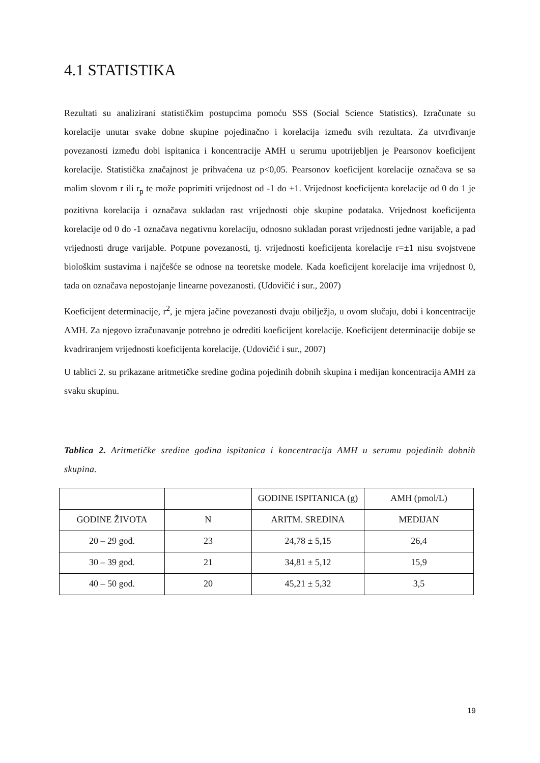4.1 STATISTIKA
Rezultati su analizirani statističkim postupcima pomoću SSS (Social Science Statistics). Izračunate su korelacije unutar svake dobne skupine pojedinačno i korelacija između svih rezultata. Za utvrđivanje povezanosti između dobi ispitanica i koncentracije AMH u serumu upotrijebljen je Pearsonov koeficijent korelacije. Statistička značajnost je prihvaćena uz p<0,05. Pearsonov koeficijent korelacije označava se sa malim slovom r ili r<sub>p</sub> te može poprimiti vrijednost od -1 do +1. Vrijednost koeficijenta korelacije od 0 do 1 je pozitivna korelacija i označava sukladan rast vrijednosti obje skupine podataka. Vrijednost koeficijenta korelacije od 0 do -1 označava negativnu korelaciju, odnosno sukladan porast vrijednosti jedne varijable, a pad vrijednosti druge varijable. Potpune povezanosti, tj. vrijednosti koeficijenta korelacije r=±1 nisu svojstvene biološkim sustavima i najčešće se odnose na teoretske modele. Kada koeficijent korelacije ima vrijednost 0, tada on označava nepostojanje linearne povezanosti. (Udovičić i sur., 2007)
Koeficijent determinacije, r<sup>2</sup>, je mjera jačine povezanosti dvaju obilježja, u ovom slučaju, dobi i koncentracije AMH. Za njegovo izračunavanje potrebno je odrediti koeficijent korelacije. Koeficijent determinacije dobije se kvadriranjem vrijednosti koeficijenta korelacije. (Udovičić i sur., 2007)
U tablici 2. su prikazane aritmetičke sredine godina pojedinih dobnih skupina i medijan koncentracija AMH za svaku skupinu.
Tablica 2. Aritmetičke sredine godina ispitanica i koncentracija AMH u serumu pojedinih dobnih skupina.
| | | GODINE ISPITANICA (g) | AMH (pmol/L) |
| GODINE ŽIVOTA | N | ARITM. SREDINA | MEDIJAN |
| 20 – 29 god. | 23 | 24,78 ± 5,15 | 26,4 |
| 30 – 39 god. | 21 | 34,81 ± 5,12 | 15,9 |
| 40 – 50 god. | 20 | 45,21 ± 5,32 | 3,5 |
19